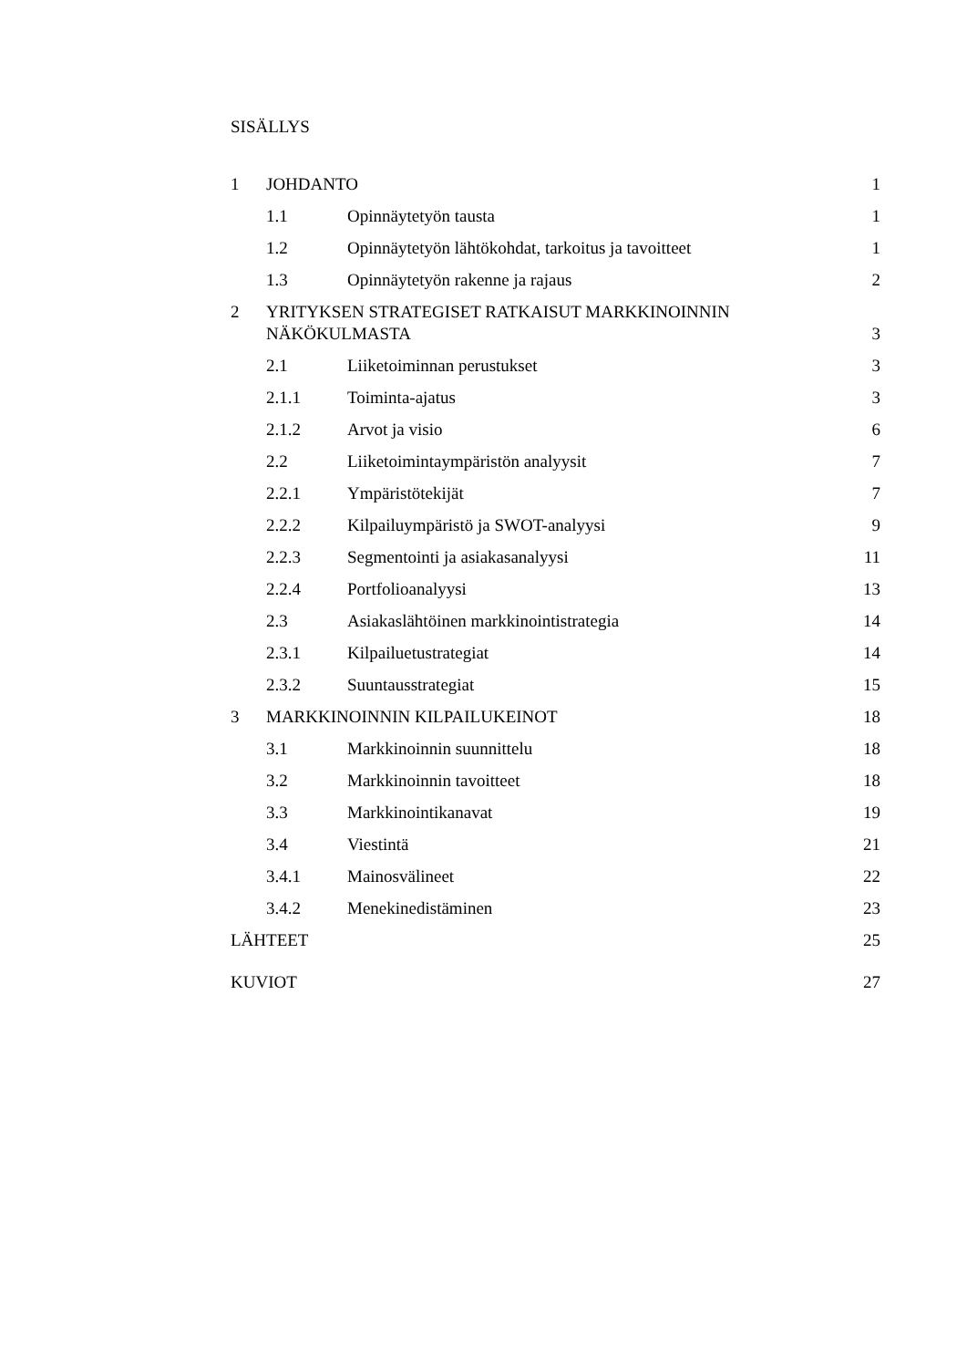SISÄLLYS
1 JOHDANTO 1
1.1 Opinnäytetyön tausta 1
1.2 Opinnäytetyön lähtökohdat, tarkoitus ja tavoitteet 1
1.3 Opinnäytetyön rakenne ja rajaus 2
2 YRITYKSEN STRATEGISET RATKAISUT MARKKINOINNIN
NÄKÖKULMASTA 3
2.1 Liiketoiminnan perustukset 3
2.1.1 Toiminta-ajatus 3
2.1.2 Arvot ja visio 6
2.2 Liiketoimintaympäristön analyysit 7
2.2.1 Ympäristötekijät 7
2.2.2 Kilpailuympäristö ja SWOT-analyysi 9
2.2.3 Segmentointi ja asiakasanalyysi 11
2.2.4 Portfolioanalyysi 13
2.3 Asiakaslähtöinen markkinointistrategia 14
2.3.1 Kilpailuetustrategiat 14
2.3.2 Suuntausstrategiat 15
3 MARKKINOINNIN KILPAILUKEINOT 18
3.1 Markkinoinnin suunnittelu 18
3.2 Markkinoinnin tavoitteet 18
3.3 Markkinointikanavat 19
3.4 Viestintä 21
3.4.1 Mainosvälineet 22
3.4.2 Menekinedistäminen 23
LÄHTEET 25
KUVIOT 27